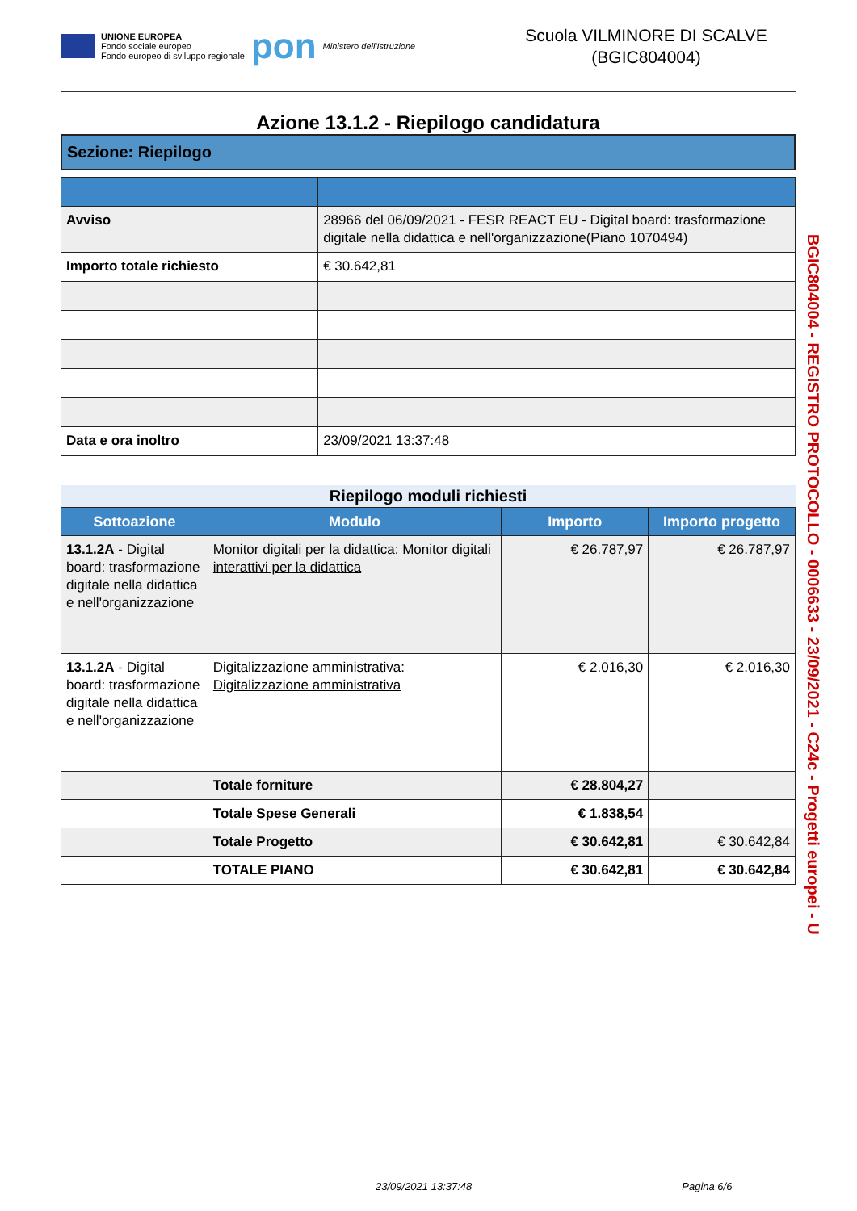UNIONE EUROPEA
Fondo sociale europeo
Fondo europeo di sviluppo regionale
pon
Ministero dell'Istruzione
Scuola VILMINORE DI SCALVE
(BGIC804004)
Azione 13.1.2 - Riepilogo candidatura
Sezione: Riepilogo
| Avviso | 28966 del 06/09/2021 - FESR REACT EU - Digital board: trasformazione digitale nella didattica e nell'organizzazione(Piano 1070494) |
| Importo totale richiesto | € 30.642,81 |
| Data e ora inoltro | 23/09/2021 13:37:48 |
Riepilogo moduli richiesti
| Sottoazione | Modulo | Importo | Importo progetto |
| --- | --- | --- | --- |
| 13.1.2A - Digital board: trasformazione digitale nella didattica e nell'organizzazione | Monitor digitali per la didattica: Monitor digitali interattivi per la didattica | € 26.787,97 | € 26.787,97 |
| 13.1.2A - Digital board: trasformazione digitale nella didattica e nell'organizzazione | Digitalizzazione amministrativa: Digitalizzazione amministrativa | € 2.016,30 | € 2.016,30 |
| | Totale forniture | € 28.804,27 | |
| | Totale Spese Generali | € 1.838,54 | |
| | Totale Progetto | € 30.642,81 | € 30.642,84 |
| | TOTALE PIANO | € 30.642,81 | € 30.642,84 |
BGIC804004 - REGISTRO PROTOCOLLO - 0006633 - 23/09/2021 - C24c - Progetti europei - U
23/09/2021 13:37:48 Pagina 6/6